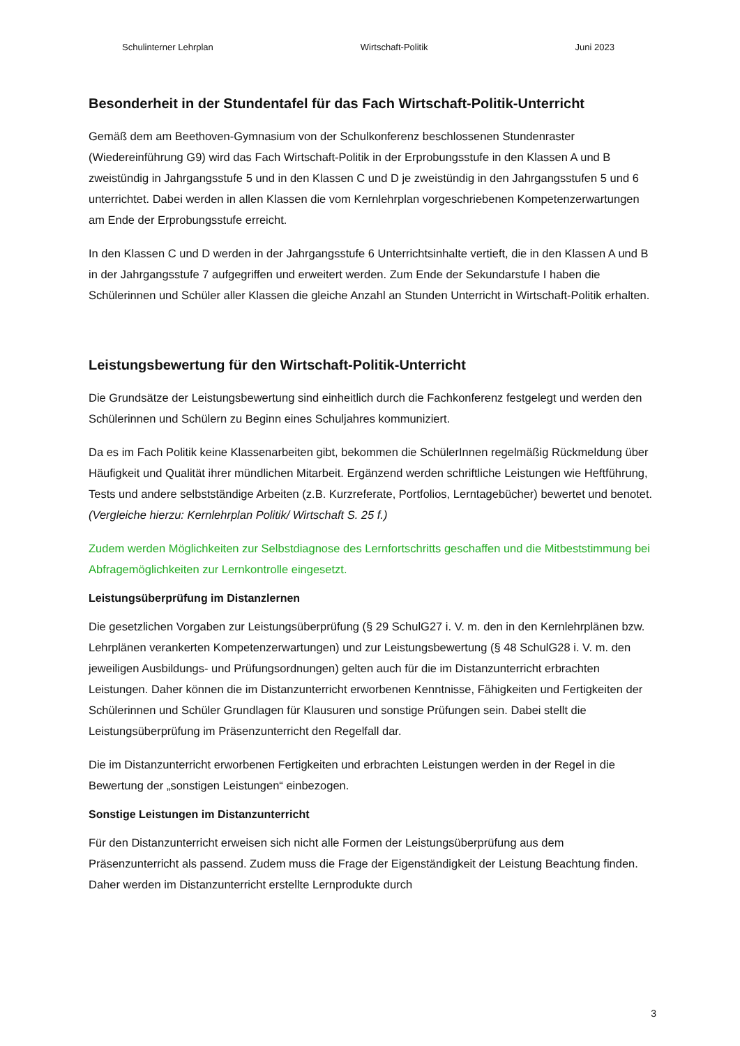Schulinterner Lehrplan Wirtschaft-Politik Juni 2023
Besonderheit in der Stundentafel für das Fach Wirtschaft-Politik-Unterricht
Gemäß dem am Beethoven-Gymnasium von der Schulkonferenz beschlossenen Stundenraster (Wiedereinführung G9) wird das Fach Wirtschaft-Politik in der Erprobungsstufe in den Klassen A und B zweistündig in Jahrgangsstufe 5 und in den Klassen C und D je zweistündig in den Jahrgangsstufen 5 und 6 unterrichtet. Dabei werden in allen Klassen die vom Kernlehrplan vorgeschriebenen Kompetenzerwartungen am Ende der Erprobungsstufe erreicht.
In den Klassen C und D werden in der Jahrgangsstufe 6 Unterrichtsinhalte vertieft, die in den Klassen A und B in der Jahrgangsstufe 7 aufgegriffen und erweitert werden. Zum Ende der Sekundarstufe I haben die Schülerinnen und Schüler aller Klassen die gleiche Anzahl an Stunden Unterricht in Wirtschaft-Politik erhalten.
Leistungsbewertung für den Wirtschaft-Politik-Unterricht
Die Grundsätze der Leistungsbewertung sind einheitlich durch die Fachkonferenz festgelegt und werden den Schülerinnen und Schülern zu Beginn eines Schuljahres kommuniziert.
Da es im Fach Politik keine Klassenarbeiten gibt, bekommen die SchülerInnen regelmäßig Rückmeldung über Häufigkeit und Qualität ihrer mündlichen Mitarbeit. Ergänzend werden schriftliche Leistungen wie Heftführung, Tests und andere selbstständige Arbeiten (z.B. Kurzreferate, Portfolios, Lerntagebücher) bewertet und benotet. (Vergleiche hierzu: Kernlehrplan Politik/ Wirtschaft S. 25 f.)
Zudem werden Möglichkeiten zur Selbstdiagnose des Lernfortschritts geschaffen und die Mitbeststimmung bei Abfragemöglichkeiten zur Lernkontrolle eingesetzt.
Leistungsüberprüfung im Distanzlernen
Die gesetzlichen Vorgaben zur Leistungsüberprüfung (§ 29 SchulG27 i. V. m. den in den Kernlehrplänen bzw. Lehrplänen verankerten Kompetenzerwartungen) und zur Leistungsbewertung (§ 48 SchulG28 i. V. m. den jeweiligen Ausbildungs- und Prüfungsordnungen) gelten auch für die im Distanzunterricht erbrachten Leistungen. Daher können die im Distanzunterricht erworbenen Kenntnisse, Fähigkeiten und Fertigkeiten der Schülerinnen und Schüler Grundlagen für Klausuren und sonstige Prüfungen sein. Dabei stellt die Leistungsüberprüfung im Präsenzunterricht den Regelfall dar.
Die im Distanzunterricht erworbenen Fertigkeiten und erbrachten Leistungen werden in der Regel in die Bewertung der „sonstigen Leistungen“ einbezogen.
Sonstige Leistungen im Distanzunterricht
Für den Distanzunterricht erweisen sich nicht alle Formen der Leistungsüberprüfung aus dem Präsenzunterricht als passend. Zudem muss die Frage der Eigenständigkeit der Leistung Beachtung finden. Daher werden im Distanzunterricht erstellte Lernprodukte durch
3